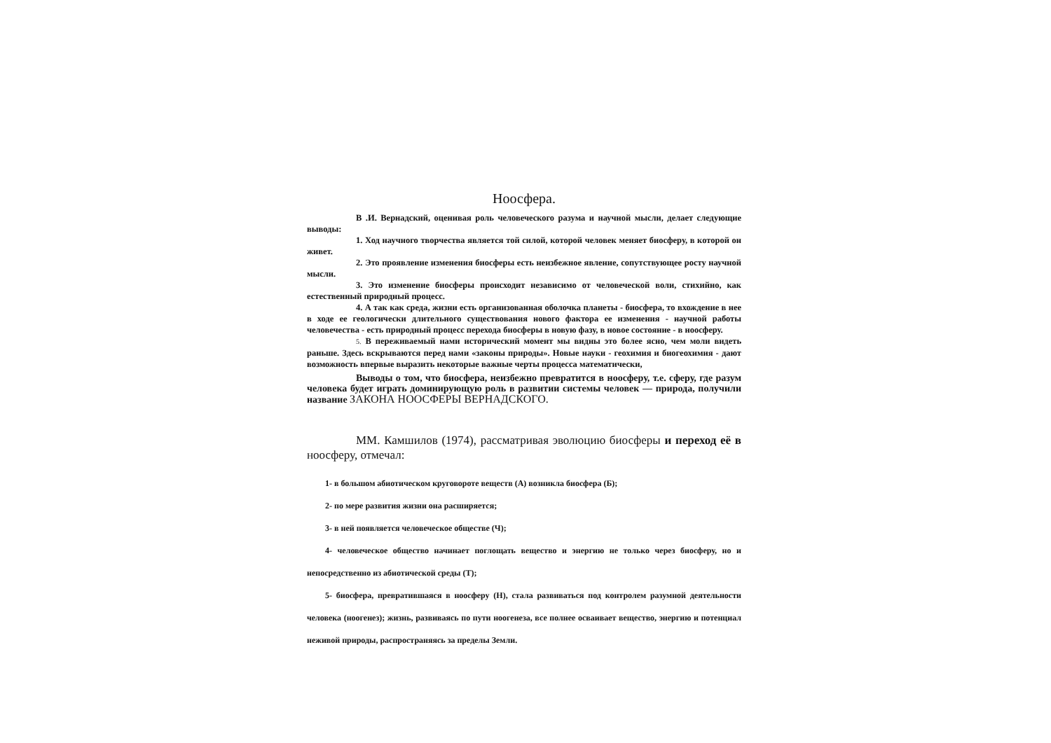Ноосфера.
В .И. Вернадский, оценивая роль человеческого разума и научной мысли, делает следующие выводы:
1. Ход научного творчества является той силой, которой человек меняет биосферу, в которой он живет.
2. Это проявление изменения биосферы есть неизбежное явление, сопутствующее росту научной мысли.
3. Это изменение биосферы происходит независимо от человеческой воли, стихийно, как естественный природный процесс.
4. А так как среда, жизни есть организованная оболочка планеты - биосфера, то вхождение в нее в ходе ее геологически длительного существования нового фактора ее изменения - научной работы человечества - есть природный процесс перехода биосферы в новую фазу, в новое состояние - в ноосферу.
5. В переживаемый нами исторический момент мы видны это более ясно, чем моли видеть раньше. Здесь вскрываются перед нами «законы природы». Новые науки - геохимия и биогеохимия - дают возможность впервые выразить некоторые важные черты процесса математически,
Выводы о том, что биосфера, неизбежно превратится в ноосферу, т.е. сферу, где разум человека будет играть доминирующую роль в развитии системы человек — природа, получили название ЗАКОНА НООСФЕРЫ ВЕРНАДСКОГО.
ММ. Камшилов (1974), рассматривая эволюцию биосферы и переход её в ноосферу, отмечал:
1- в большом абиотическом круговороте веществ (А) возникла биосфера (Б);
2- по мере развития жизни она расширяется;
3- в ней появляется человеческое обществе (Ч);
4- человеческое общество начинает поглощать вещество и энергию не только через биосферу, но и непосредственно из абиотической среды (Т);
5- биосфера, превратившаяся в ноосферу (Н), стала развиваться под контролем разумной деятельности человека (ноогенез); жизнь, развиваясь по пути ноогенеза, все полнее осваивает вещество, энергию и потенциал неживой природы, распространяясь за пределы Земли.